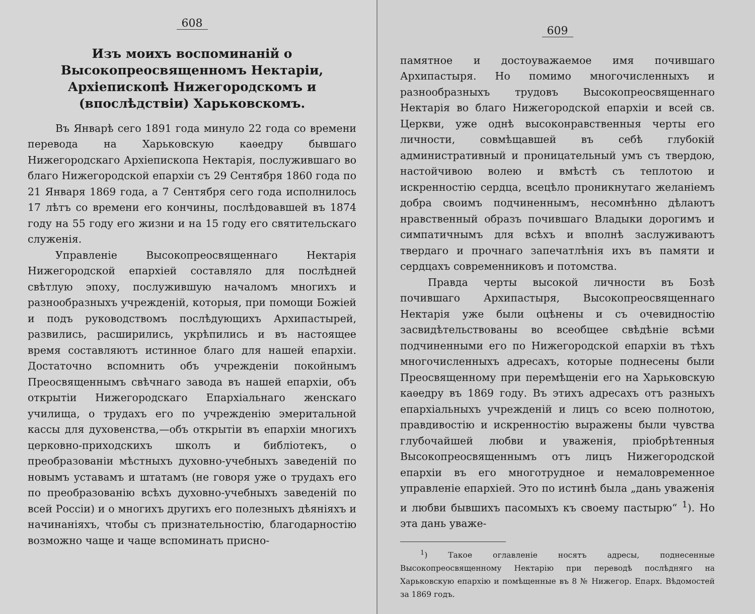608
Изъ моихъ воспоминаній о Высокопреосвященномъ Нектаріи, Архіепископѣ Нижегородскомъ и (впослѣдствіи) Харьковскомъ.
Въ Январѣ сего 1891 года минуло 22 года со времени перевода на Харьковскую каѳедру бывшаго Нижегородскаго Архіепископа Нектарія, послужившаго во благо Нижегородской епархіи съ 29 Сентября 1860 года по 21 Января 1869 года, а 7 Сентября сего года исполнилось 17 лѣтъ со времени его кончины, послѣдовавшей въ 1874 году на 55 году его жизни и на 15 году его святительскаго служенія.
Управленіе Высокопреосвященнаго Нектарія Нижегородской епархіей составляло для послѣдней свѣтлую эпоху, послужившую началомъ многихъ и разнообразныхъ учрежденій, которыя, при помощи Божіей и подъ руководствомъ послѣдующихъ Архипастырей, развились, расширились, укрѣпились и въ настоящее время составляютъ истинное благо для нашей епархіи. Достаточно вспомнить объ учрежденіи покойнымъ Преосвященнымъ свѣчнаго завода въ нашей епархіи, объ открытіи Нижегородскаго Епархіальнаго женскаго училища, о трудахъ его по учрежденію эмеритальной кассы для духовенства,—объ открытіи въ епархіи многихъ церковно-приходскихъ школъ и библіотекъ, о преобразованіи мѣстныхъ духовно-учебныхъ заведеній по новымъ уставамъ и штатамъ (не говоря уже о трудахъ его по преобразованію всѣхъ духовно-учебныхъ заведеній по всей Россіи) и о многихъ другихъ его полезныхъ дѣяніяхъ и начинаніяхъ, чтобы съ признательностію, благодарностію возможно чаще и чаще вспоминать присно-
609
памятное и достоуважаемое имя почившаго Архипастыря. Но помимо многочисленныхъ и разнообразныхъ трудовъ Высокопреосвященнаго Нектарія во благо Нижегородской епархіи и всей св. Церкви, уже однѣ высоконравственныя черты его личности, совмѣщавшей въ себѣ глубокій административный и проницательный умъ съ твердою, настойчивою волею и вмѣстѣ съ теплотою и искренностію сердца, всецѣло проникнутаго желаніемъ добра своимъ подчиненнымъ, несомнѣнно дѣлаютъ нравственный образъ почившаго Владыки дорогимъ и симпатичнымъ для всѣхъ и вполнѣ заслуживаютъ твердаго и прочнаго запечатлѣнія ихъ въ памяти и сердцахъ современниковъ и потомства.
Правда черты высокой личности въ Бозѣ почившаго Архипастыря, Высокопреосвященнаго Нектарія уже были оцѣнены и съ очевидностію засвидѣтельствованы во всеобщее свѣдѣніе всѣми подчиненными его по Нижегородской епархіи въ тѣхъ многочисленныхъ адресахъ, которые поднесены были Преосвященному при перемѣщеніи его на Харьковскую каѳедру въ 1869 году. Въ этихъ адресахъ отъ разныхъ епархіальныхъ учрежденій и лицъ со всею полнотою, правдивостію и искренностію выражены были чувства глубочайшей любви и уваженія, пріобрѣтенныя Высокопреосвященнымъ отъ лицъ Нижегородской епархіи въ его многотрудное и немаловременное управленіе епархіей. Это по истинѣ была „дань уваженія и любви бывшихъ пасомыхъ къ своему пастырю“ <sup>1</sup>). Но эта дань уваже-
<sup>1</sup>) Такое оглавленіе носятъ адресы, поднесенные Высокопреосвященному Нектарію при переводѣ послѣдняго на Харьковскую епархію и помѣщенные въ 8 № Нижегор. Епарх. Вѣдомостей за 1869 годъ.